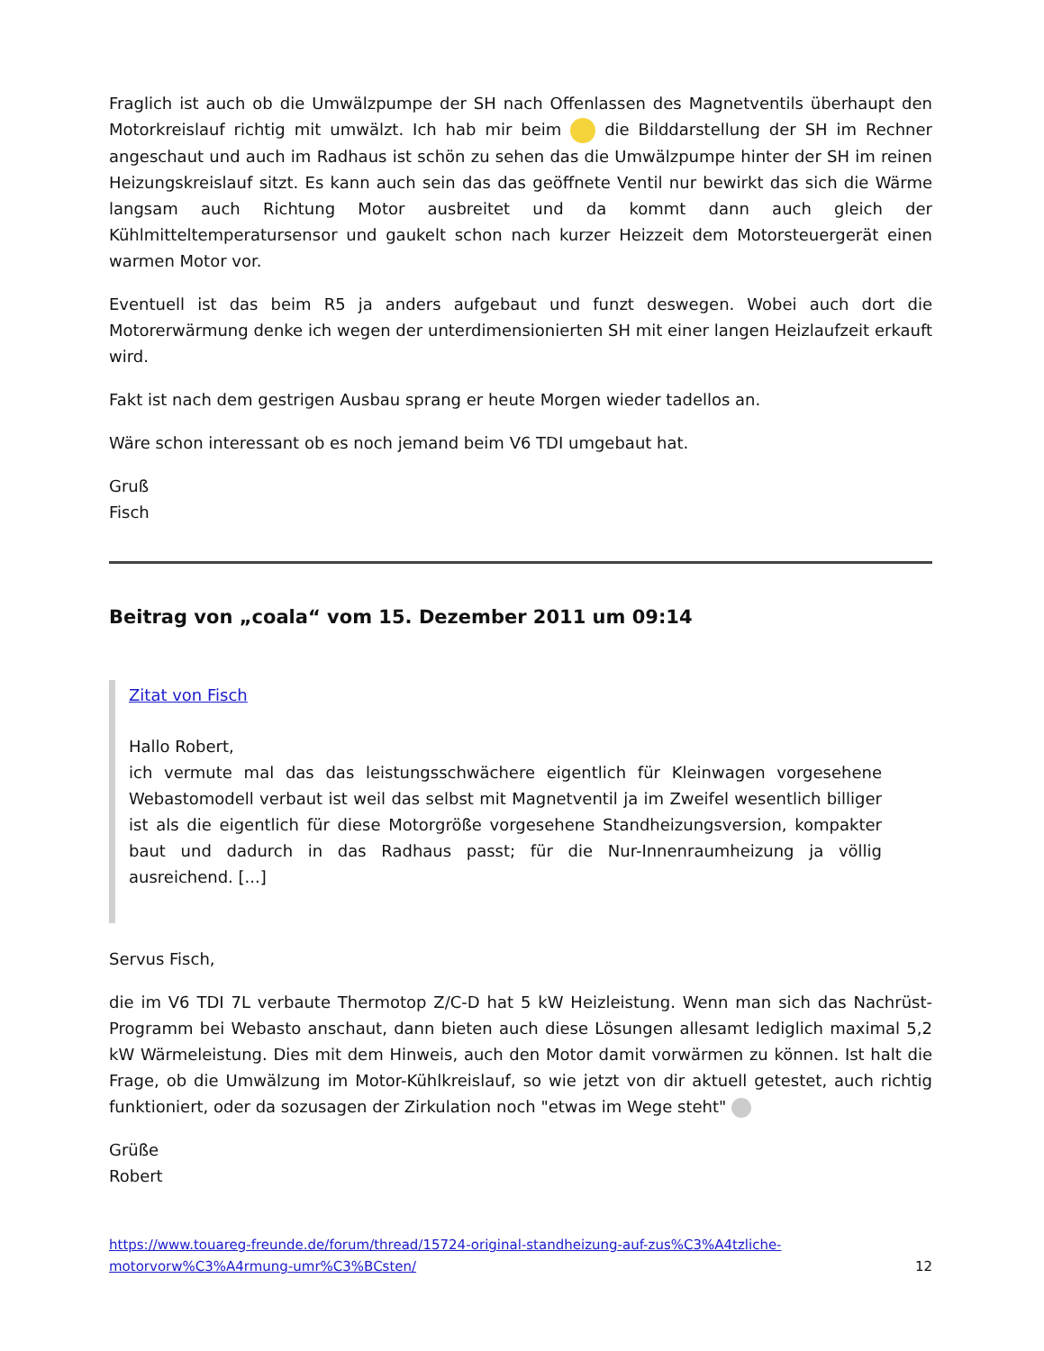Fraglich ist auch ob die Umwälzpumpe der SH nach Offenlassen des Magnetventils überhaupt den Motorkreislauf richtig mit umwälzt. Ich hab mir beim die Bilddarstellung der SH im Rechner angeschaut und auch im Radhaus ist schön zu sehen das die Umwälzpumpe hinter der SH im reinen Heizungskreislauf sitzt. Es kann auch sein das das geöffnete Ventil nur bewirkt das sich die Wärme langsam auch Richtung Motor ausbreitet und da kommt dann auch gleich der Kühlmitteltemperatursensor und gaukelt schon nach kurzer Heizzeit dem Motorsteuergerät einen warmen Motor vor.
Eventuell ist das beim R5 ja anders aufgebaut und funzt deswegen. Wobei auch dort die Motorerwärmung denke ich wegen der unterdimensionierten SH mit einer langen Heizlaufzeit erkauft wird.
Fakt ist nach dem gestrigen Ausbau sprang er heute Morgen wieder tadellos an.
Wäre schon interessant ob es noch jemand beim V6 TDI umgebaut hat.
Gruß
Fisch
Beitrag von „coala“ vom 15. Dezember 2011 um 09:14
Zitat von Fisch
Hallo Robert,
ich vermute mal das das leistungsschwächere eigentlich für Kleinwagen vorgesehene Webastomodell verbaut ist weil das selbst mit Magnetventil ja im Zweifel wesentlich billiger ist als die eigentlich für diese Motorgröße vorgesehene Standheizungsversion, kompakter baut und dadurch in das Radhaus passt; für die Nur-Innenraumheizung ja völlig ausreichend. [...]
Servus Fisch,
die im V6 TDI 7L verbaute Thermotop Z/C-D hat 5 kW Heizleistung. Wenn man sich das Nachrüst-Programm bei Webasto anschaut, dann bieten auch diese Lösungen allesamt lediglich maximal 5,2 kW Wärmeleistung. Dies mit dem Hinweis, auch den Motor damit vorwärmen zu können. Ist halt die Frage, ob die Umwälzung im Motor-Kühlkreislauf, so wie jetzt von dir aktuell getestet, auch richtig funktioniert, oder da sozusagen der Zirkulation noch "etwas im Wege steht"
Grüße
Robert
https://www.touareg-freunde.de/forum/thread/15724-original-standheizung-auf-zus%C3%A4tzliche-motorvorw%C3%A4rmung-umr%C3%BCsten/ 12